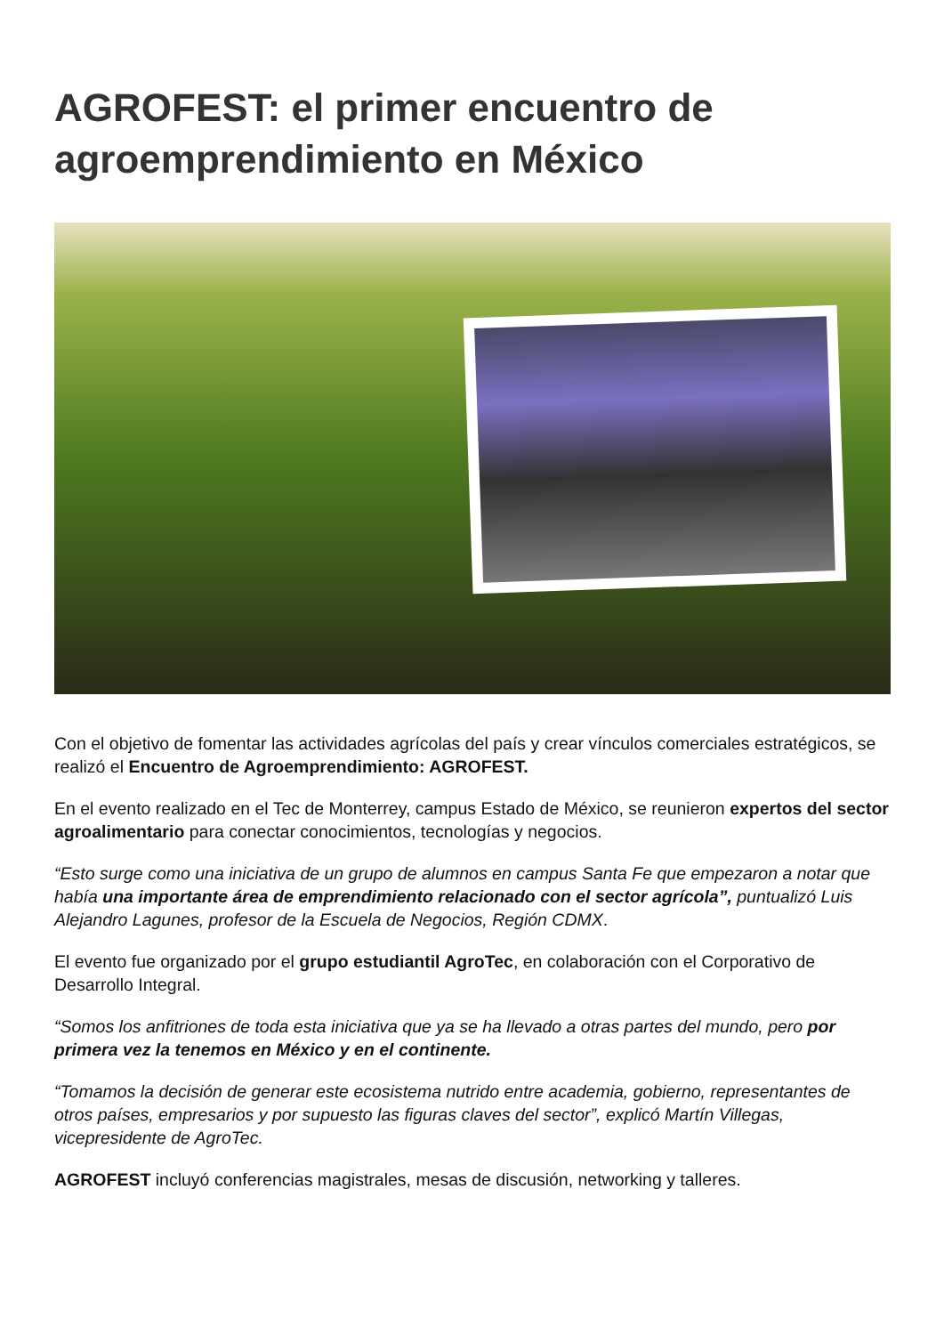AGROFEST: el primer encuentro de agroemprendimiento en México
Con el objetivo de fomentar las actividades agrícolas del país y crear vínculos comerciales estratégicos, se realizó el Encuentro de Agroemprendimiento: AGROFEST.
En el evento realizado en el Tec de Monterrey, campus Estado de México, se reunieron expertos del sector agroalimentario para conectar conocimientos, tecnologías y negocios.
“Esto surge como una iniciativa de un grupo de alumnos en campus Santa Fe que empezaron a notar que había una importante área de emprendimiento relacionado con el sector agrícola”, puntualizó Luis Alejandro Lagunes, profesor de la Escuela de Negocios, Región CDMX.
El evento fue organizado por el grupo estudiantil AgroTec, en colaboración con el Corporativo de Desarrollo Integral.
“Somos los anfitriones de toda esta iniciativa que ya se ha llevado a otras partes del mundo, pero por primera vez la tenemos en México y en el continente.
“Tomamos la decisión de generar este ecosistema nutrido entre academia, gobierno, representantes de otros países, empresarios y por supuesto las figuras claves del sector”, explicó Martín Villegas, vicepresidente de AgroTec.
AGROFEST incluyó conferencias magistrales, mesas de discusión, networking y talleres.